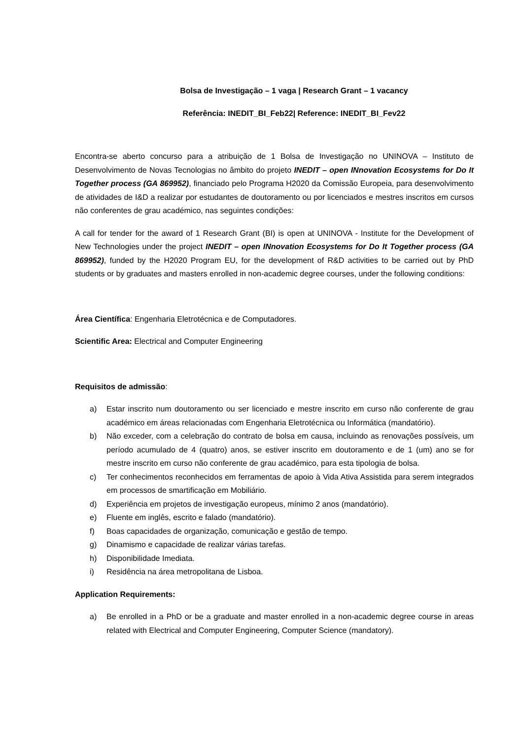Bolsa de Investigação – 1 vaga | Research Grant – 1 vacancy
Referência: INEDIT_BI_Feb22| Reference: INEDIT_BI_Fev22
Encontra-se aberto concurso para a atribuição de 1 Bolsa de Investigação no UNINOVA – Instituto de Desenvolvimento de Novas Tecnologias no âmbito do projeto INEDIT – open INnovation Ecosystems for Do It Together process (GA 869952), financiado pelo Programa H2020 da Comissão Europeia, para desenvolvimento de atividades de I&D a realizar por estudantes de doutoramento ou por licenciados e mestres inscritos em cursos não conferentes de grau académico, nas seguintes condições:
A call for tender for the award of 1 Research Grant (BI) is open at UNINOVA - Institute for the Development of New Technologies under the project INEDIT – open INnovation Ecosystems for Do It Together process (GA 869952), funded by the H2020 Program EU, for the development of R&D activities to be carried out by PhD students or by graduates and masters enrolled in non-academic degree courses, under the following conditions:
Área Científica: Engenharia Eletrotécnica e de Computadores.
Scientific Area: Electrical and Computer Engineering
Requisitos de admissão:
a) Estar inscrito num doutoramento ou ser licenciado e mestre inscrito em curso não conferente de grau académico em áreas relacionadas com Engenharia Eletrotécnica ou Informática (mandatório).
b) Não exceder, com a celebração do contrato de bolsa em causa, incluindo as renovações possíveis, um período acumulado de 4 (quatro) anos, se estiver inscrito em doutoramento e de 1 (um) ano se for mestre inscrito em curso não conferente de grau académico, para esta tipologia de bolsa.
c) Ter conhecimentos reconhecidos em ferramentas de apoio à Vida Ativa Assistida para serem integrados em processos de smartificação em Mobiliário.
d) Experiência em projetos de investigação europeus, mínimo 2 anos (mandatório).
e) Fluente em inglês, escrito e falado (mandatório).
f) Boas capacidades de organização, comunicação e gestão de tempo.
g) Dinamismo e capacidade de realizar várias tarefas.
h) Disponibilidade Imediata.
i) Residência na área metropolitana de Lisboa.
Application Requirements:
a) Be enrolled in a PhD or be a graduate and master enrolled in a non-academic degree course in areas related with Electrical and Computer Engineering, Computer Science (mandatory).